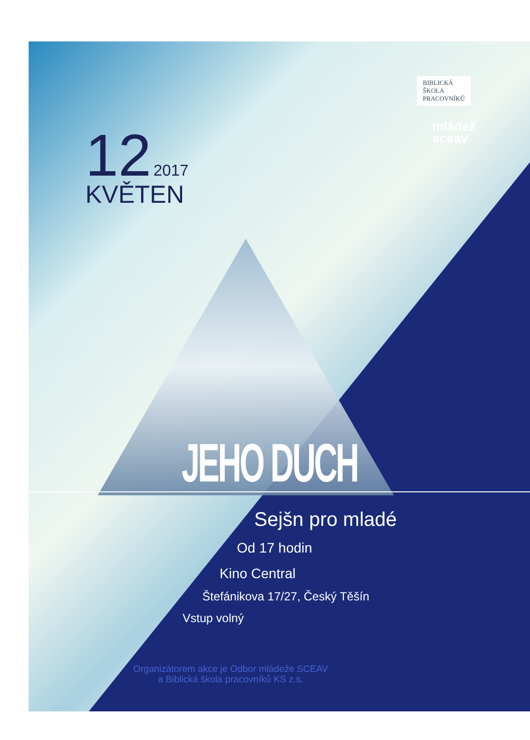BIBLICKÁ
ŠKOLA
PRACOVNÍKŮ
mládež
sceav
12 2017
KVĚTEN
JEHO DUCH
Sejšn pro mladé
Od 17 hodin
Kino Central
Štefánikova 17/27, Český Těšín
Vstup volný
Organizátorem akce je Odbor mládeže SCEAV
a Biblická škola pracovníků KS z.s.